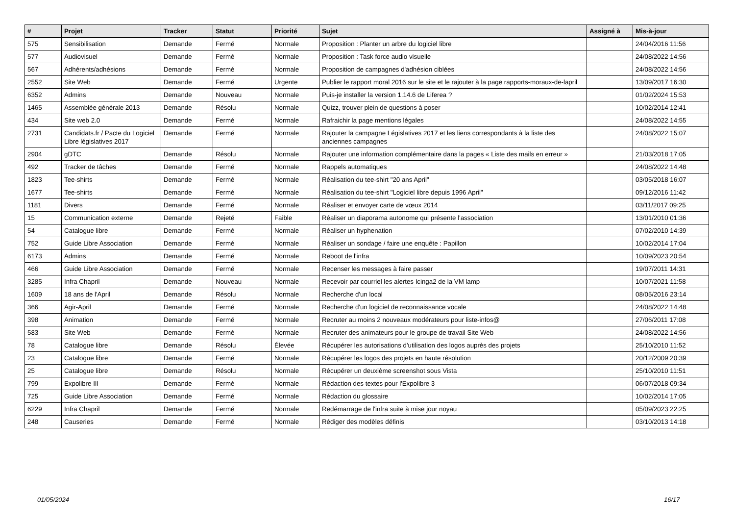| # | Projet | Tracker | Statut | Priorité | Sujet | Assigné à | Mis-à-jour |
| --- | --- | --- | --- | --- | --- | --- | --- |
| 575 | Sensibilisation | Demande | Fermé | Normale | Proposition : Planter un arbre du logiciel libre | | 24/04/2016 11:56 |
| 577 | Audiovisuel | Demande | Fermé | Normale | Proposition : Task force audio visuelle | | 24/08/2022 14:56 |
| 567 | Adhérents/adhésions | Demande | Fermé | Normale | Proposition de campagnes d'adhésion ciblées | | 24/08/2022 14:56 |
| 2552 | Site Web | Demande | Fermé | Urgente | Publier le rapport moral 2016 sur le site et le rajouter à la page rapports-moraux-de-lapril | | 13/09/2017 16:30 |
| 6352 | Admins | Demande | Nouveau | Normale | Puis-je installer la version 1.14.6 de Liferea ? | | 01/02/2024 15:53 |
| 1465 | Assemblée générale 2013 | Demande | Résolu | Normale | Quizz, trouver plein de questions à poser | | 10/02/2014 12:41 |
| 434 | Site web 2.0 | Demande | Fermé | Normale | Rafraichir la page mentions légales | | 24/08/2022 14:55 |
| 2731 | Candidats.fr / Pacte du Logiciel Libre législatives 2017 | Demande | Fermé | Normale | Rajouter la campagne Législatives 2017 et les liens correspondants à la liste des anciennes campagnes | | 24/08/2022 15:07 |
| 2904 | gDTC | Demande | Résolu | Normale | Rajouter une information complémentaire dans la pages « Liste des mails en erreur » | | 21/03/2018 17:05 |
| 492 | Tracker de tâches | Demande | Fermé | Normale | Rappels automatiques | | 24/08/2022 14:48 |
| 1823 | Tee-shirts | Demande | Fermé | Normale | Réalisation du tee-shirt "20 ans April" | | 03/05/2018 16:07 |
| 1677 | Tee-shirts | Demande | Fermé | Normale | Réalisation du tee-shirt "Logiciel libre depuis 1996 April" | | 09/12/2016 11:42 |
| 1181 | Divers | Demande | Fermé | Normale | Réaliser et envoyer carte de vœux 2014 | | 03/11/2017 09:25 |
| 15 | Communication externe | Demande | Rejeté | Faible | Réaliser un diaporama autonome qui présente l'association | | 13/01/2010 01:36 |
| 54 | Catalogue libre | Demande | Fermé | Normale | Réaliser un hyphenation | | 07/02/2010 14:39 |
| 752 | Guide Libre Association | Demande | Fermé | Normale | Réaliser un sondage / faire une enquête : Papillon | | 10/02/2014 17:04 |
| 6173 | Admins | Demande | Fermé | Normale | Reboot de l'infra | | 10/09/2023 20:54 |
| 466 | Guide Libre Association | Demande | Fermé | Normale | Recenser les messages à faire passer | | 19/07/2011 14:31 |
| 3285 | Infra Chapril | Demande | Nouveau | Normale | Recevoir par courriel les alertes Icinga2 de la VM lamp | | 10/07/2021 11:58 |
| 1609 | 18 ans de l'April | Demande | Résolu | Normale | Recherche d'un local | | 08/05/2016 23:14 |
| 366 | Agir-April | Demande | Fermé | Normale | Recherche d'un logiciel de reconnaissance vocale | | 24/08/2022 14:48 |
| 398 | Animation | Demande | Fermé | Normale | Recruter au moins 2 nouveaux modérateurs pour liste-infos@ | | 27/06/2011 17:08 |
| 583 | Site Web | Demande | Fermé | Normale | Recruter des animateurs pour le groupe de travail Site Web | | 24/08/2022 14:56 |
| 78 | Catalogue libre | Demande | Résolu | Élevée | Récupérer les autorisations d'utilisation des logos auprès des projets | | 25/10/2010 11:52 |
| 23 | Catalogue libre | Demande | Fermé | Normale | Récupérer les logos des projets en haute résolution | | 20/12/2009 20:39 |
| 25 | Catalogue libre | Demande | Résolu | Normale | Récupérer un deuxième screenshot sous Vista | | 25/10/2010 11:51 |
| 799 | Expolibre III | Demande | Fermé | Normale | Rédaction des textes pour l'Expolibre 3 | | 06/07/2018 09:34 |
| 725 | Guide Libre Association | Demande | Fermé | Normale | Rédaction du glossaire | | 10/02/2014 17:05 |
| 6229 | Infra Chapril | Demande | Fermé | Normale | Redémarrage de l'infra suite à mise jour noyau | | 05/09/2023 22:25 |
| 248 | Causeries | Demande | Fermé | Normale | Rédiger des modèles définis | | 03/10/2013 14:18 |
01/05/2024 16/17